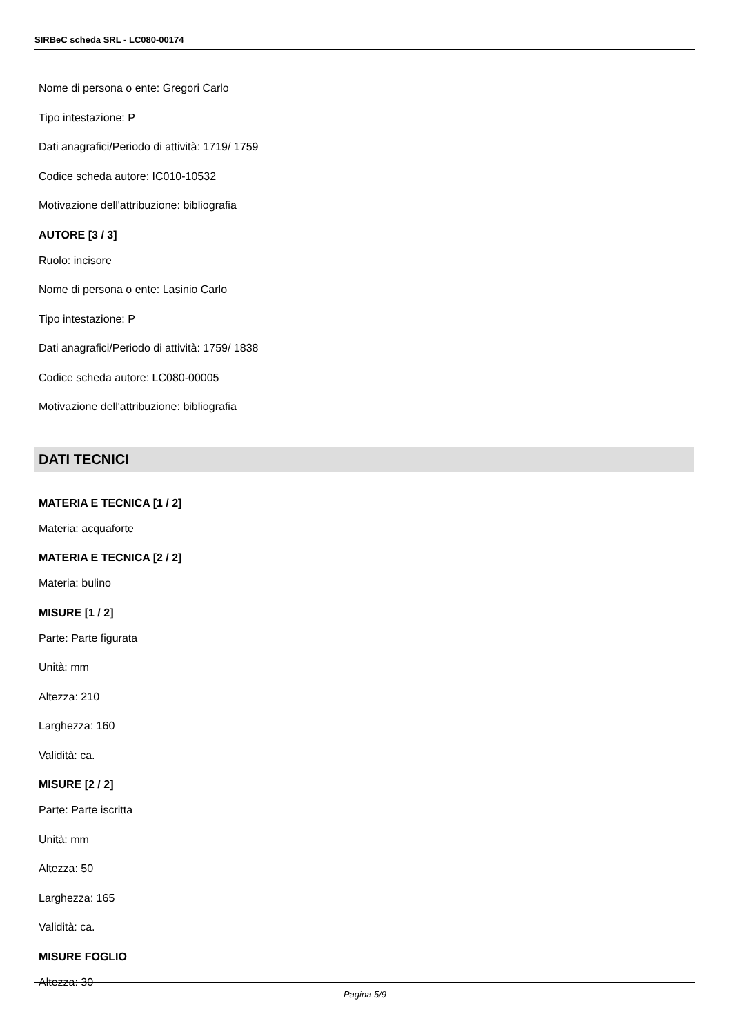SIRBeC scheda SRL - LC080-00174
Nome di persona o ente: Gregori Carlo
Tipo intestazione: P
Dati anagrafici/Periodo di attività: 1719/ 1759
Codice scheda autore: IC010-10532
Motivazione dell'attribuzione: bibliografia
AUTORE [3 / 3]
Ruolo: incisore
Nome di persona o ente: Lasinio Carlo
Tipo intestazione: P
Dati anagrafici/Periodo di attività: 1759/ 1838
Codice scheda autore: LC080-00005
Motivazione dell'attribuzione: bibliografia
DATI TECNICI
MATERIA E TECNICA [1 / 2]
Materia: acquaforte
MATERIA E TECNICA [2 / 2]
Materia: bulino
MISURE [1 / 2]
Parte: Parte figurata
Unità: mm
Altezza: 210
Larghezza: 160
Validità: ca.
MISURE [2 / 2]
Parte: Parte iscritta
Unità: mm
Altezza: 50
Larghezza: 165
Validità: ca.
MISURE FOGLIO
Altezza: 30
Pagina 5/9